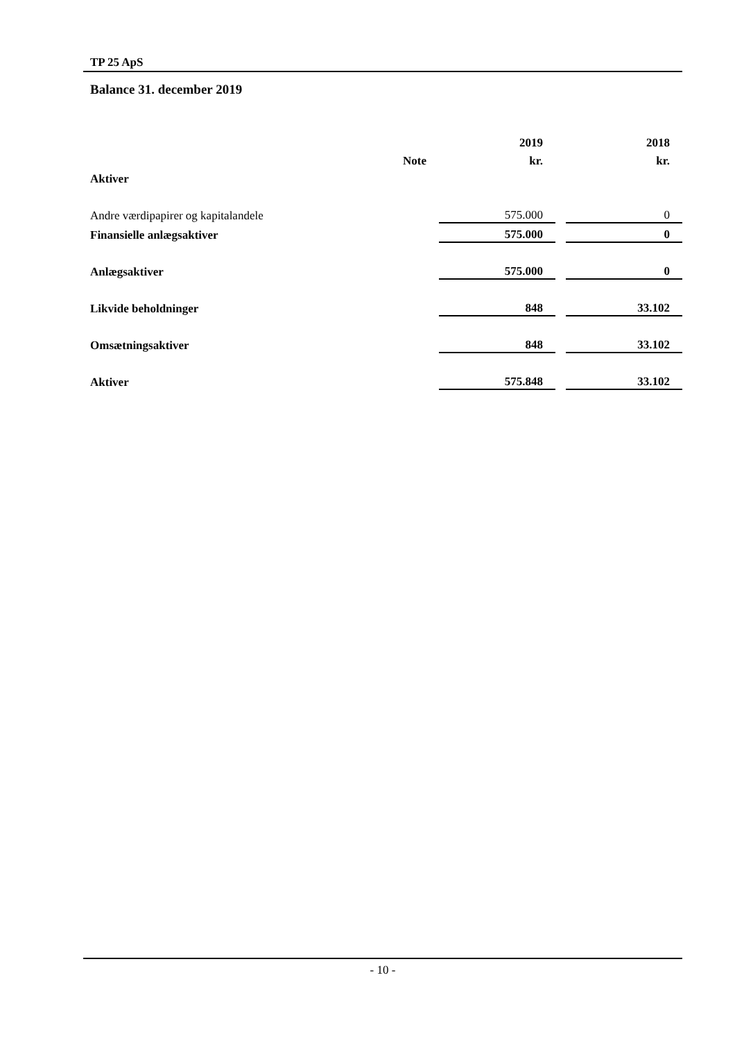TP 25 ApS
Balance 31. december 2019
| | | 2019 | | 2018 |
| --- | --- | --- | --- | --- |
| | Note | kr. | | kr. |
| Aktiver | | | | |
| Andre værdipapirer og kapitalandele | | 575.000 | | 0 |
| Finansielle anlægsaktiver | | 575.000 | | 0 |
| Anlægsaktiver | | 575.000 | | 0 |
| Likvide beholdninger | | 848 | | 33.102 |
| Omsætningsaktiver | | 848 | | 33.102 |
| Aktiver | | 575.848 | | 33.102 |
- 10 -